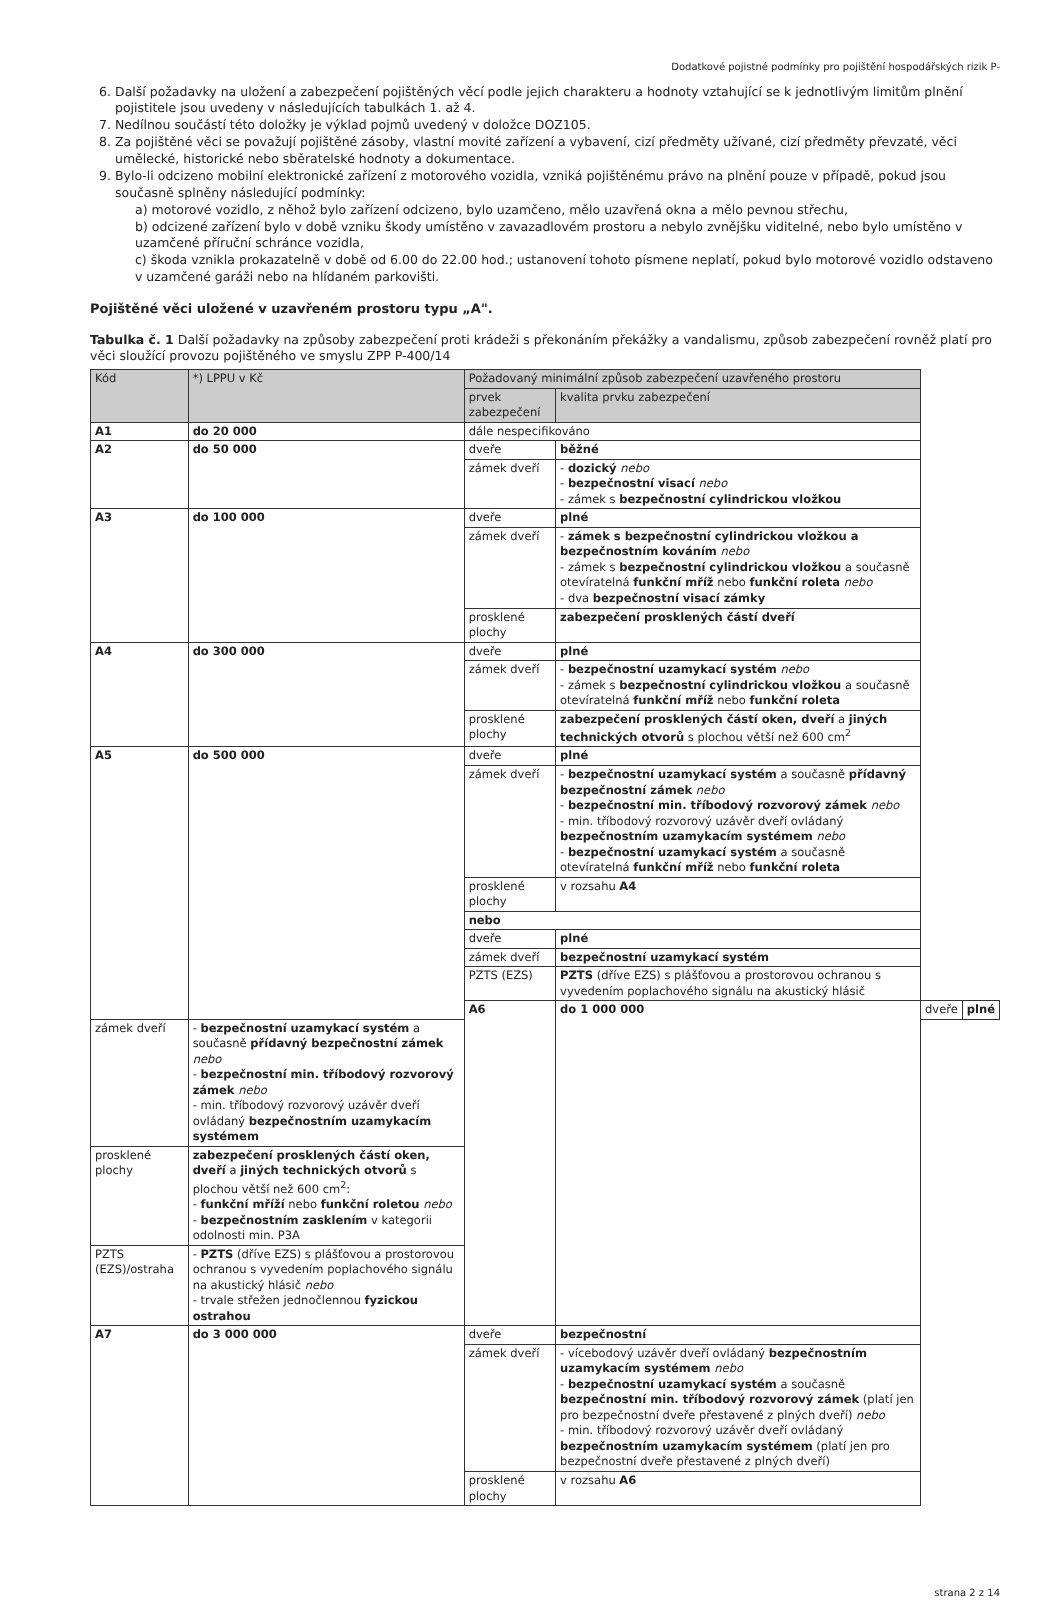Dodatkové pojistné podmínky pro pojištění hospodářských rizik P-
6. Další požadavky na uložení a zabezpečení pojištěných věcí podle jejich charakteru a hodnoty vztahující se k jednotlivým limitům plnění pojistitele jsou uvedeny v následujících tabulkách 1. až 4.
7. Nedílnou součástí této doložky je výklad pojmů uvedený v doložce DOZ105.
8. Za pojištěné věci se považují pojištěné zásoby, vlastní movité zařízení a vybavení, cizí předměty užívané, cizí předměty převzaté, věci umělecké, historické nebo sběratelské hodnoty a dokumentace.
9. Bylo-li odcizeno mobilní elektronické zařízení z motorového vozidla, vzniká pojištěnému právo na plnění pouze v případě, pokud jsou současně splněny následující podmínky:
a) motorové vozidlo, z něhož bylo zařízení odcizeno, bylo uzamčeno, mělo uzavřená okna a mělo pevnou střechu,
b) odcizené zařízení bylo v době vzniku škody umístěno v zavazadlovém prostoru a nebylo zvnějšku viditelné, nebo bylo umístěno v uzamčené příruční schránce vozidla,
c) škoda vznikla prokazatelně v době od 6.00 do 22.00 hod.; ustanovení tohoto písmene neplatí, pokud bylo motorové vozidlo odstaveno v uzamčené garáži nebo na hlídaném parkovišti.
Pojištěné věci uložené v uzavřeném prostoru typu „A".
Tabulka č. 1 Další požadavky na způsoby zabezpečení proti krádeži s překonáním překážky a vandalismu, způsob zabezpečení rovněž platí pro věci sloužící provozu pojištěného ve smyslu ZPP P-400/14
| Kód | *) LPPU v Kč | Požadovaný minimální způsob zabezpečení uzavřeného prostoru | | | |
| --- | --- | --- | --- | --- | --- |
| | | prvek zabezpečení | kvalita prvku zabezpečení | | |
| A1 | do 20 000 | dále nespecifikováno | | | |
| A2 | do 50 000 | dveře | běžné | | |
| | | zámek dveří | - dozický nebo - bezpečnostní visací nebo - zámek s bezpečnostní cylindrickou vložkou | | |
| A3 | do 100 000 | dveře | plné | | |
| | | zámek dveří | - zámek s bezpečnostní cylindrickou vložkou a bezpečnostním kováním nebo - zámek s bezpečnostní cylindrickou vložkou a současně otevíratelná funkční mříž nebo funkční roleta nebo - dva bezpečnostní visací zámky | | |
| | | prosklené plochy | zabezpečení prosklených částí dveří | | |
| A4 | do 300 000 | dveře | plné | | |
| | | zámek dveří | - bezpečnostní uzamykací systém nebo - zámek s bezpečnostní cylindrickou vložkou a současně otevíratelná funkční mříž nebo funkční roleta | | |
| | | prosklené plochy | zabezpečení prosklených částí oken, dveří a jiných technických otvorů s plochou větší než 600 cm<sup>2</sup> | | |
| A5 | do 500 000 | dveře | plné | | |
| | | zámek dveří | - bezpečnostní uzamykací systém a současně přídavný bezpečnostní zámek nebo - bezpečnostní min. tříbodový rozvorový zámek nebo - min. tříbodový rozvorový uzávěr dveří ovládaný bezpečnostním uzamykacím systémem nebo - bezpečnostní uzamykací systém a současně otevíratelná funkční mříž nebo funkční roleta | | |
| | | prosklené plochy | v rozsahu A4 | | |
| | | nebo | | | |
| | | dveře | plné | | |
| | | zámek dveří | bezpečnostní uzamykací systém | | |
| | | PZTS (EZS) | PZTS (dříve EZS) s plášťovou a prostorovou ochranou s vyvedením poplachového signálu na akustický hlásič | | |
| | | A6 | do 1 000 000 | dveře | plné |
| zámek dveří | - bezpečnostní uzamykací systém a současně přídavný bezpečnostní zámek nebo - bezpečnostní min. tříbodový rozvorový zámek nebo - min. tříbodový rozvorový uzávěr dveří ovládaný bezpečnostním uzamykacím systémem | | | | |
| prosklené plochy | zabezpečení prosklených částí oken, dveří a jiných technických otvorů s plochou větší než 600 cm<sup>2</sup>: - funkční mříží nebo funkční roletou nebo - bezpečnostním zasklením v kategorii odolnosti min. P3A | | | | |
| PZTS (EZS)/ostraha | - PZTS (dříve EZS) s plášťovou a prostorovou ochranou s vyvedením poplachového signálu na akustický hlásič nebo - trvale střežen jednočlennou fyzickou ostrahou | | | | |
| A7 | do 3 000 000 | dveře | bezpečnostní | | |
| | | zámek dveří | - vícebodový uzávěr dveří ovládaný bezpečnostním uzamykacím systémem nebo - bezpečnostní uzamykací systém a současně bezpečnostní min. tříbodový rozvorový zámek (platí jen pro bezpečnostní dveře přestavené z plných dveří) nebo - min. tříbodový rozvorový uzávěr dveří ovládaný bezpečnostním uzamykacím systémem (platí jen pro bezpečnostní dveře přestavené z plných dveří) | | |
| | | prosklené plochy | v rozsahu A6 | | |
strana 2 z 14